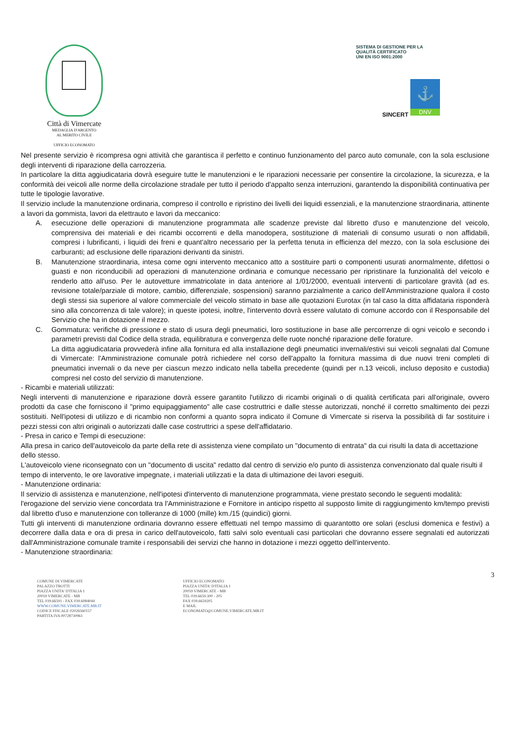Città di Vimercate
MEDAGLIA D'ARGENTO
AL MERITO CIVILE
UFFICIO ECONOMATO
SISTEMA DI GESTIONE PER LA QUALITÀ CERTIFICATO
UNI EN ISO 9001:2000
⚓
SINCERT DNV
Nel presente servizio è ricompresa ogni attività che garantisca il perfetto e continuo funzionamento del parco auto comunale, con la sola esclusione degli interventi di riparazione della carrozzeria.
In particolare la ditta aggiudicataria dovrà eseguire tutte le manutenzioni e le riparazioni necessarie per consentire la circolazione, la sicurezza, e la conformità dei veicoli alle norme della circolazione stradale per tutto il periodo d'appalto senza interruzioni, garantendo la disponibilità continuativa per tutte le tipologie lavorative.
Il servizio include la manutenzione ordinaria, compreso il controllo e ripristino dei livelli dei liquidi essenziali, e la manutenzione straordinaria, attinente a lavori da gommista, lavori da elettrauto e lavori da meccanico:
A. esecuzione delle operazioni di manutenzione programmata alle scadenze previste dal libretto d'uso e manutenzione del veicolo, comprensiva dei materiali e dei ricambi occorrenti e della manodopera, sostituzione di materiali di consumo usurati o non affidabili, compresi i lubrificanti, i liquidi dei freni e quant'altro necessario per la perfetta tenuta in efficienza del mezzo, con la sola esclusione dei carburanti; ad esclusione delle riparazioni derivanti da sinistri.
B. Manutenzione straordinaria, intesa come ogni intervento meccanico atto a sostituire parti o componenti usurati anormalmente, difettosi o guasti e non riconducibili ad operazioni di manutenzione ordinaria e comunque necessario per ripristinare la funzionalità del veicolo e renderlo atto all'uso. Per le autovetture immatricolate in data anteriore al 1/01/2000, eventuali interventi di particolare gravità (ad es. revisione totale/parziale di motore, cambio, differenziale, sospensioni) saranno parzialmente a carico dell'Amministrazione qualora il costo degli stessi sia superiore al valore commerciale del veicolo stimato in base alle quotazioni Eurotax (in tal caso la ditta affidataria risponderà sino alla concorrenza di tale valore); in queste ipotesi, inoltre, l'intervento dovrà essere valutato di comune accordo con il Responsabile del Servizio che ha in dotazione il mezzo.
C. Gommatura: verifiche di pressione e stato di usura degli pneumatici, loro sostituzione in base alle percorrenze di ogni veicolo e secondo i parametri previsti dal Codice della strada, equilibratura e convergenza delle ruote nonché riparazione delle forature.
La ditta aggiudicataria provvederà infine alla fornitura ed alla installazione degli pneumatici invernali/estivi sui veicoli segnalati dal Comune di Vimercate: l'Amministrazione comunale potrà richiedere nel corso dell'appalto la fornitura massima di due nuovi treni completi di pneumatici invernali o da neve per ciascun mezzo indicato nella tabella precedente (quindi per n.13 veicoli, incluso deposito e custodia) compresi nel costo del servizio di manutenzione.
- Ricambi e materiali utilizzati:
Negli interventi di manutenzione e riparazione dovrà essere garantito l'utilizzo di ricambi originali o di qualità certificata pari all'originale, ovvero prodotti da case che forniscono il "primo equipaggiamento" alle case costruttrici e dalle stesse autorizzati, nonché il corretto smaltimento dei pezzi sostituiti. Nell'ipotesi di utilizzo e di ricambio non conformi a quanto sopra indicato il Comune di Vimercate si riserva la possibilità di far sostituire i pezzi stessi con altri originali o autorizzati dalle case costruttrici a spese dell'affidatario.
- Presa in carico e Tempi di esecuzione:
Alla presa in carico dell'autoveicolo da parte della rete di assistenza viene compilato un "documento di entrata" da cui risulti la data di accettazione dello stesso.
L'autoveicolo viene riconsegnato con un "documento di uscita" redatto dal centro di servizio e/o punto di assistenza convenzionato dal quale risulti il tempo di intervento, le ore lavorative impegnate, i materiali utilizzati e la data di ultimazione dei lavori eseguiti.
- Manutenzione ordinaria:
Il servizio di assistenza e manutenzione, nell'ipotesi d'intervento di manutenzione programmata, viene prestato secondo le seguenti modalità:
l'erogazione del servizio viene concordata tra l'Amministrazione e Fornitore in anticipo rispetto al supposto limite di raggiungimento km/tempo previsti dal libretto d'uso e manutenzione con tolleranze di 1000 (mille) km./15 (quindici) giorni.
Tutti gli interventi di manutenzione ordinaria dovranno essere effettuati nel tempo massimo di quarantotto ore solari (esclusi domenica e festivi) a decorrere dalla data e ora di presa in carico dell'autoveicolo, fatti salvi solo eventuali casi particolari che dovranno essere segnalati ed autorizzati dall'Amministrazione comunale tramite i responsabili dei servizi che hanno in dotazione i mezzi oggetto dell'intervento.
- Manutenzione straordinaria:
3
COMUNE DI VIMERCATE
PALAZZO TROTTI
PIAZZA UNITA' D'ITALIA 1
20059 VIMERCATE - MB
TEL 039.66591 - FAX 039.6084044
WWW.COMUNE.VIMERCATE.MB.IT
CODICE FISCALE 02026560157
PARTITA IVA 00728730961
UFFICIO ECONOMATO
PIAZZA UNITA' D'ITALIA 1
20059 VIMERCATE - MB
TEL 039.6659.300 - 205
FAX 039.6659205
E MAIL
ECONOMATO@COMUNE.VIMERCATE.MB.IT